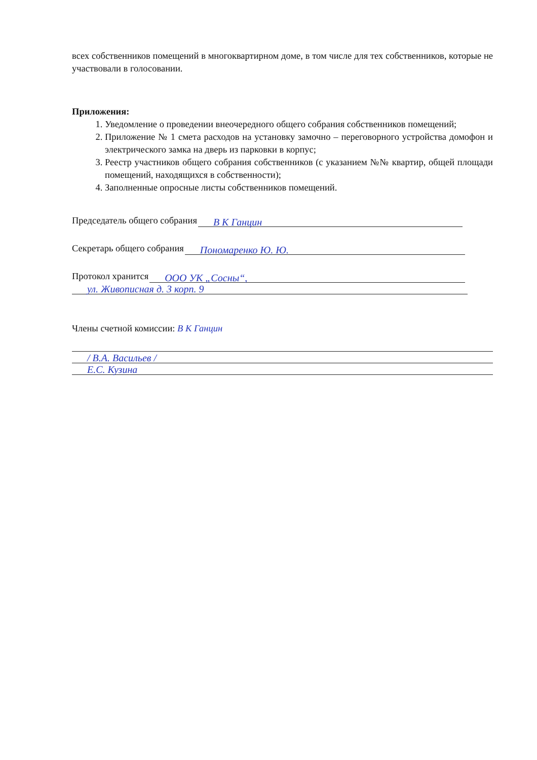всех собственников помещений в многоквартирном доме, в том числе для тех собственников, которые не участвовали в голосовании.
Приложения:
1. Уведомление о проведении внеочередного общего собрания собственников помещений;
2. Приложение № 1 смета расходов на установку замочно – переговорного устройства домофон и электрического замка на дверь из парковки в корпус;
3. Реестр участников общего собрания собственников (с указанием №№ квартир, общей площади помещений, находящихся в собственности);
4. Заполненные опросные листы собственников помещений.
Председатель общего собрания В К Ганцин
Секретарь общего собрания Пономаренко Ю. Ю.
Протокол хранится ООО УК „Сосны“,
ул. Живописная д. 3 корп. 9
Члены счетной комиссии: В К Ганцин
/ В.А. Васильев /
Е.С. Кузина